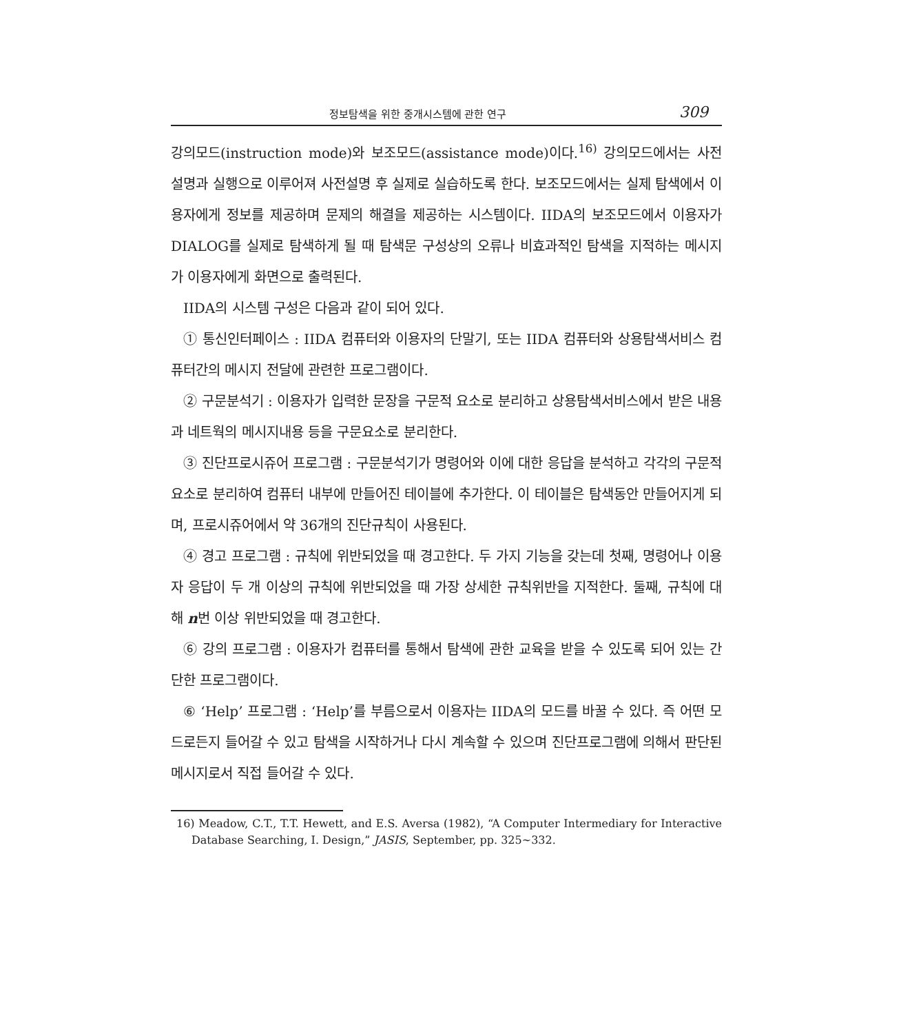정보탐색을 위한 중개시스템에 관한 연구 309
강의모드(instruction mode)와 보조모드(assistance mode)이다.<sup>16)</sup> 강의모드에서는 사전설명과 실행으로 이루어져 사전설명 후 실제로 실습하도록 한다. 보조모드에서는 실제 탐색에서 이용자에게 정보를 제공하며 문제의 해결을 제공하는 시스템이다. IIDA의 보조모드에서 이용자가 DIALOG를 실제로 탐색하게 될 때 탐색문 구성상의 오류나 비효과적인 탐색을 지적하는 메시지가 이용자에게 화면으로 출력된다.
IIDA의 시스템 구성은 다음과 같이 되어 있다.
① 통신인터페이스 : IIDA 컴퓨터와 이용자의 단말기, 또는 IIDA 컴퓨터와 상용탐색서비스 컴퓨터간의 메시지 전달에 관련한 프로그램이다.
② 구문분석기 : 이용자가 입력한 문장을 구문적 요소로 분리하고 상용탐색서비스에서 받은 내용과 네트웍의 메시지내용 등을 구문요소로 분리한다.
③ 진단프로시쥬어 프로그램 : 구문분석기가 명령어와 이에 대한 응답을 분석하고 각각의 구문적 요소로 분리하여 컴퓨터 내부에 만들어진 테이블에 추가한다. 이 테이블은 탐색동안 만들어지게 되며, 프로시쥬어에서 약 36개의 진단규칙이 사용된다.
④ 경고 프로그램 : 규칙에 위반되었을 때 경고한다. 두 가지 기능을 갖는데 첫째, 명령어나 이용자 응답이 두 개 이상의 규칙에 위반되었을 때 가장 상세한 규칙위반을 지적한다. 둘째, 규칙에 대해 n번 이상 위반되었을 때 경고한다.
⑥ 강의 프로그램 : 이용자가 컴퓨터를 통해서 탐색에 관한 교육을 받을 수 있도록 되어 있는 간단한 프로그램이다.
⑥ ‘Help’ 프로그램 : ‘Help’를 부름으로서 이용자는 IIDA의 모드를 바꿀 수 있다. 즉 어떤 모드로든지 들어갈 수 있고 탐색을 시작하거나 다시 계속할 수 있으며 진단프로그램에 의해서 판단된 메시지로서 직접 들어갈 수 있다.
16) Meadow, C.T., T.T. Hewett, and E.S. Aversa (1982), “A Computer Intermediary for Interactive Database Searching, I. Design,” JASIS, September, pp. 325∼332.